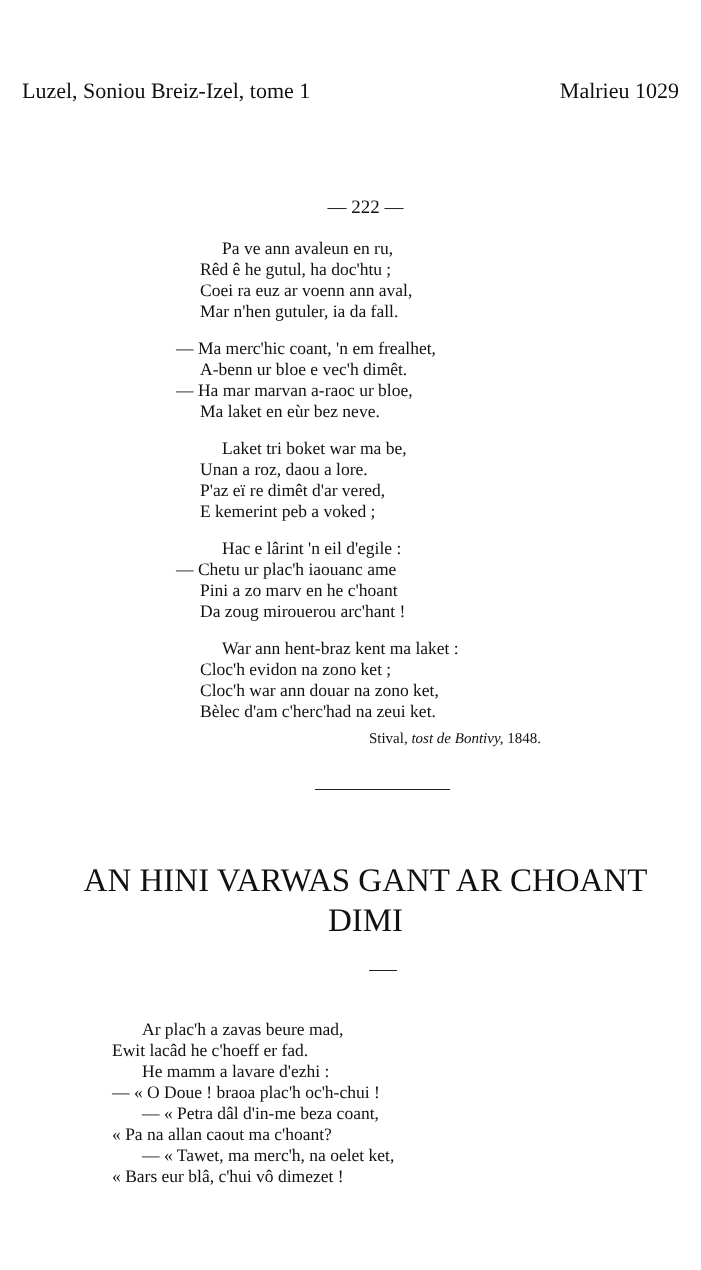Luzel, Soniou Breiz-Izel, tome 1 Malrieu 1029
— 222 —
Pa ve ann avaleun en ru,
Rêd ê he gutul, ha doc'htu ;
Coei ra euz ar voenn ann aval,
Mar n'hen gutuler, ia da fall.
— Ma merc'hic coant, 'n em frealhet,
A-benn ur bloe e vec'h dimêt.
— Ha mar marvan a-raoc ur bloe,
Ma laket en eùr bez neve.
Laket tri boket war ma be,
Unan a roz, daou a lore.
P'az eï re dimêt d'ar vered,
E kemerint peb a voked ;
Hac e lârint 'n eil d'egile :
— Chetu ur plac'h iaouanc ame
Pini a zo marv en he c'hoant
Da zoug mirouerou arc'hant !
War ann hent-braz kent ma laket :
Cloc'h evidon na zono ket ;
Cloc'h war ann douar na zono ket,
Bèlec d'am c'herc'had na zeui ket.
Stival, tost de Bontivy, 1848.
AN HINI VARWAS GANT AR CHOANT DIMI
Ar plac'h a zavas beure mad,
Ewit lacâd he c'hoeff er fad.
He mamm a lavare d'ezhi :
— « O Doue ! braoa plac'h oc'h-chui !
— « Petra dâl d'in-me beza coant,
« Pa na allan caout ma c'hoant?
— « Tawet, ma merc'h, na oelet ket,
« Bars eur blâ, c'hui vô dimezet !